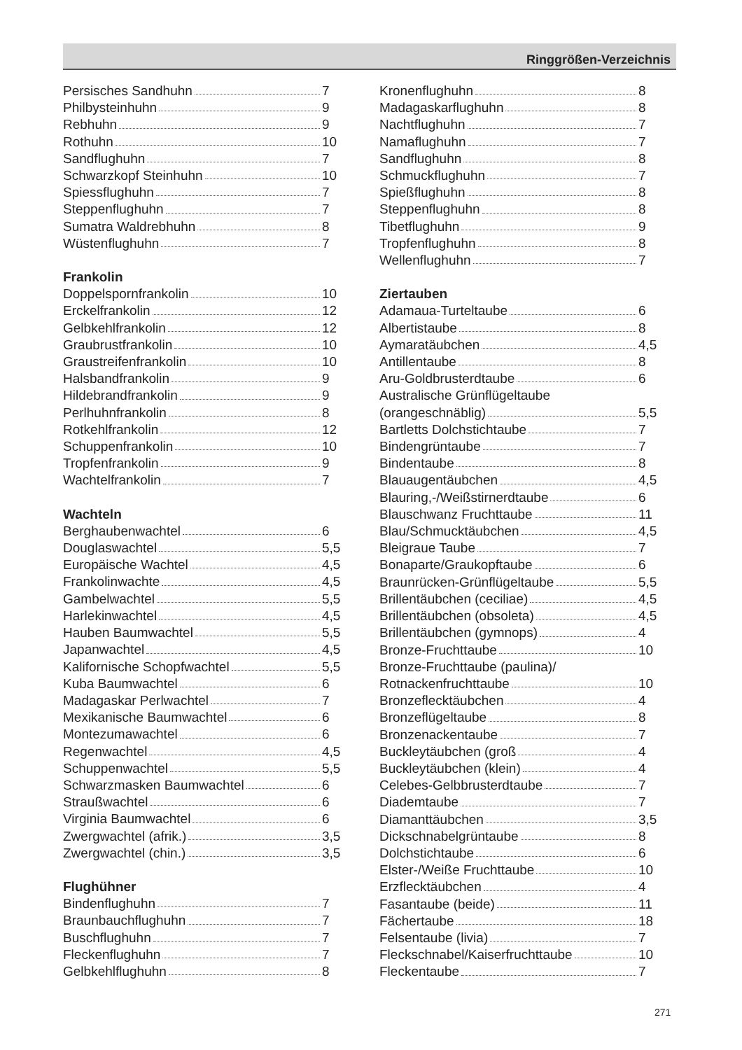Ringgrößen-Verzeichnis
Persisches Sandhuhn 7
Philbysteinhuhn 9
Rebhuhn 9
Rothuhn 10
Sandflughuhn 7
Schwarzkopf Steinhuhn 10
Spiessflughuhn 7
Steppenflughuhn 7
Sumatra Waldrebhuhn 8
Wüstenflughuhn 7
Frankolin
Doppelspornfrankolin 10
Erckelfrankolin 12
Gelbkehlfrankolin 12
Graubrustfrankolin 10
Graustreifenfrankolin 10
Halsbandfrankolin 9
Hildebrandfrankolin 9
Perlhuhnfrankolin 8
Rotkehlfrankolin 12
Schuppenfrankolin 10
Tropfenfrankolin 9
Wachtelfrankolin 7
Wachteln
Berghaubenwachtel 6
Douglaswachtel 5,5
Europäische Wachtel 4,5
Frankolinwachte 4,5
Gambelwachtel 5,5
Harlekinwachtel 4,5
Hauben Baumwachtel 5,5
Japanwachtel 4,5
Kalifornische Schopfwachtel 5,5
Kuba Baumwachtel 6
Madagaskar Perlwachtel 7
Mexikanische Baumwachtel 6
Montezumawachtel 6
Regenwachtel 4,5
Schuppenwachtel 5,5
Schwarzmasken Baumwachtel 6
Straußwachtel 6
Virginia Baumwachtel 6
Zwergwachtel (afrik.) 3,5
Zwergwachtel (chin.) 3,5
Flughühner
Bindenflughuhn 7
Braunbauchflughuhn 7
Buschflughuhn 7
Fleckenflughuhn 7
Gelbkehlflughuhn 8
Kronenflughuhn 8
Madagaskarflughuhn 8
Nachtflughuhn 7
Namaflughuhn 7
Sandflughuhn 8
Schmuckflughuhn 7
Spießflughuhn 8
Steppenflughuhn 8
Tibetflughuhn 9
Tropfenflughuhn 8
Wellenflughuhn 7
Ziertauben
Adamaua-Turteltaube 6
Albertistaube 8
Aymaratäubchen 4,5
Antillentaube 8
Aru-Goldbrusterdtaube 6
Australische Grünflügeltaube
(orangeschnäblig) 5,5
Bartletts Dolchstichtaube 7
Bindengrüntaube 7
Bindentaube 8
Blauaugentäubchen 4,5
Blauring,-/Weißstirnerdtaube 6
Blauschwanz Fruchttaube 11
Blau/Schmucktäubchen 4,5
Bleigraue Taube 7
Bonaparte/Graukopftaube 6
Braunrücken-Grünflügeltaube 5,5
Brillentäubchen (ceciliae) 4,5
Brillentäubchen (obsoleta) 4,5
Brillentäubchen (gymnops) 4
Bronze-Fruchttaube 10
Bronze-Fruchttaube (paulina)/
Rotnackenfruchttaube 10
Bronzefleckt​äubchen 4
Bronzeflügeltaube 8
Bronzenackentaube 7
Buckleytäubchen (groß 4
Buckleytäubchen (klein) 4
Celebes-Gelbbrusterdtaube 7
Diademtaube 7
Diamanttäubchen 3,5
Dickschnabelgrüntaube 8
Dolchstichtaube 6
Elster-/Weiße Fruchttaube 10
Erzflecktäubchen 4
Fasantaube (beide) 11
Fächertaube 18
Felsentaube (livia) 7
Fleckschnabel/Kaiserfruchttaube 10
Fleckentaube 7
271